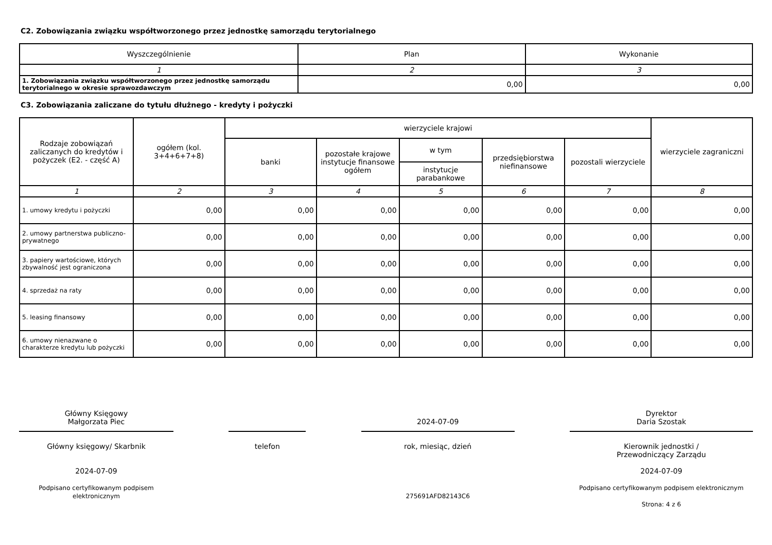C2. Zobowiązania związku współtworzonego przez jednostkę samorządu terytorialnego
| Wyszczególnienie | Plan | Wykonanie |
| --- | --- | --- |
| 1 | 2 | 3 |
| 1. Zobowiązania związku współtworzonego przez jednostkę samorządu terytorialnego w okresie sprawozdawczym | 0,00 | 0,00 |
C3. Zobowiązania zaliczane do tytułu dłużnego - kredyty i pożyczki
| Rodzaje zobowiązań zaliczanych do kredytów i pożyczek (E2. - część A) | ogółem (kol. 3+4+6+7+8) | wierzyciele krajowi | | | | | wierzyciele zagraniczni |
| --- | --- | --- | --- | --- | --- | --- | --- |
| | | banki | pozostałe krajowe instytucje finansowe ogółem | w tym | przedsiębiorstwa niefinansowe | pozostali wierzyciele | |
| | | | | instytucje parabankowe | | | |
| 1 | 2 | 3 | 4 | 5 | 6 | 7 | 8 |
| 1. umowy kredytu i pożyczki | 0,00 | 0,00 | 0,00 | 0,00 | 0,00 | 0,00 | 0,00 |
| 2. umowy partnerstwa publiczno-prywatnego | 0,00 | 0,00 | 0,00 | 0,00 | 0,00 | 0,00 | 0,00 |
| 3. papiery wartościowe, których zbywalność jest ograniczona | 0,00 | 0,00 | 0,00 | 0,00 | 0,00 | 0,00 | 0,00 |
| 4. sprzedaż na raty | 0,00 | 0,00 | 0,00 | 0,00 | 0,00 | 0,00 | 0,00 |
| 5. leasing finansowy | 0,00 | 0,00 | 0,00 | 0,00 | 0,00 | 0,00 | 0,00 |
| 6. umowy nienazwane o charakterze kredytu lub pożyczki | 0,00 | 0,00 | 0,00 | 0,00 | 0,00 | 0,00 | 0,00 |
Główny Księgowy
Małgorzata Piec
Główny księgowy/ Skarbnik
2024-07-09
Podpisano certyfikowanym podpisem elektronicznym
telefon
2024-07-09
rok, miesiąc, dzień
275691AFD82143C6
Dyrektor
Daria Szostak
Kierownik jednostki /
Przewodniczący Zarządu
2024-07-09
Podpisano certyfikowanym podpisem elektronicznym
Strona: 4 z 6